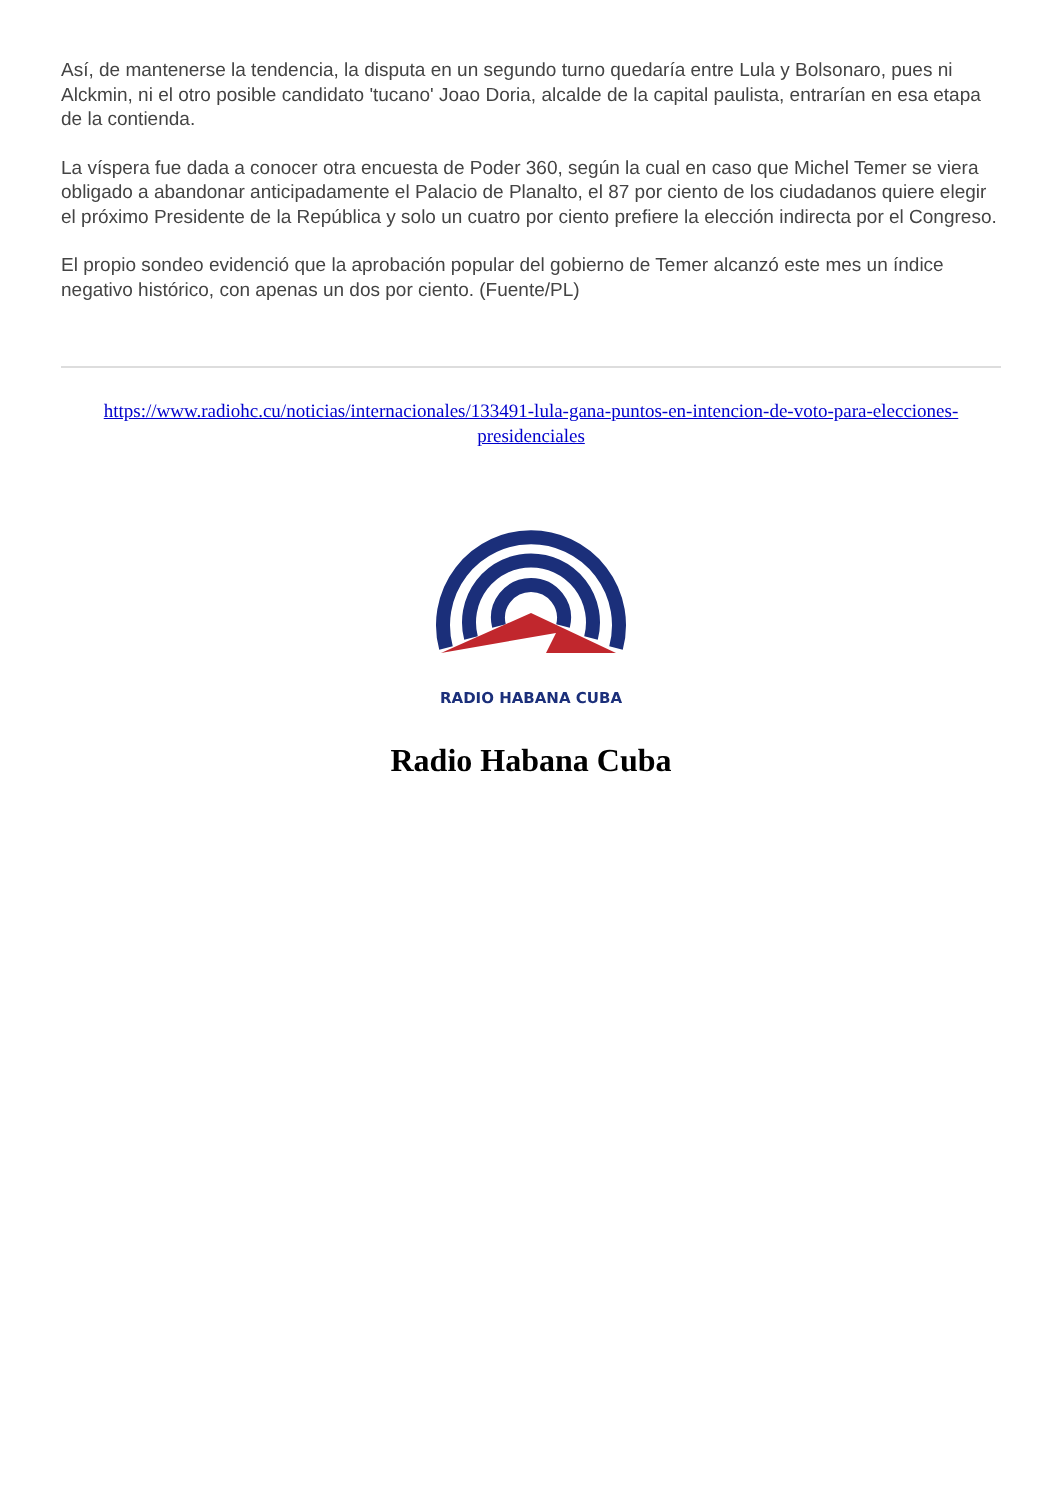Así, de mantenerse la tendencia, la disputa en un segundo turno quedaría entre Lula y Bolsonaro, pues ni Alckmin, ni el otro posible candidato 'tucano' Joao Doria, alcalde de la capital paulista, entrarían en esa etapa de la contienda.
La víspera fue dada a conocer otra encuesta de Poder 360, según la cual en caso que Michel Temer se viera obligado a abandonar anticipadamente el Palacio de Planalto, el 87 por ciento de los ciudadanos quiere elegir el próximo Presidente de la República y solo un cuatro por ciento prefiere la elección indirecta por el Congreso.
El propio sondeo evidenció que la aprobación popular del gobierno de Temer alcanzó este mes un índice negativo histórico, con apenas un dos por ciento. (Fuente/PL)
https://www.radiohc.cu/noticias/internacionales/133491-lula-gana-puntos-en-intencion-de-voto-para-elecciones-presidenciales
RADIO HABANA CUBA
Radio Habana Cuba